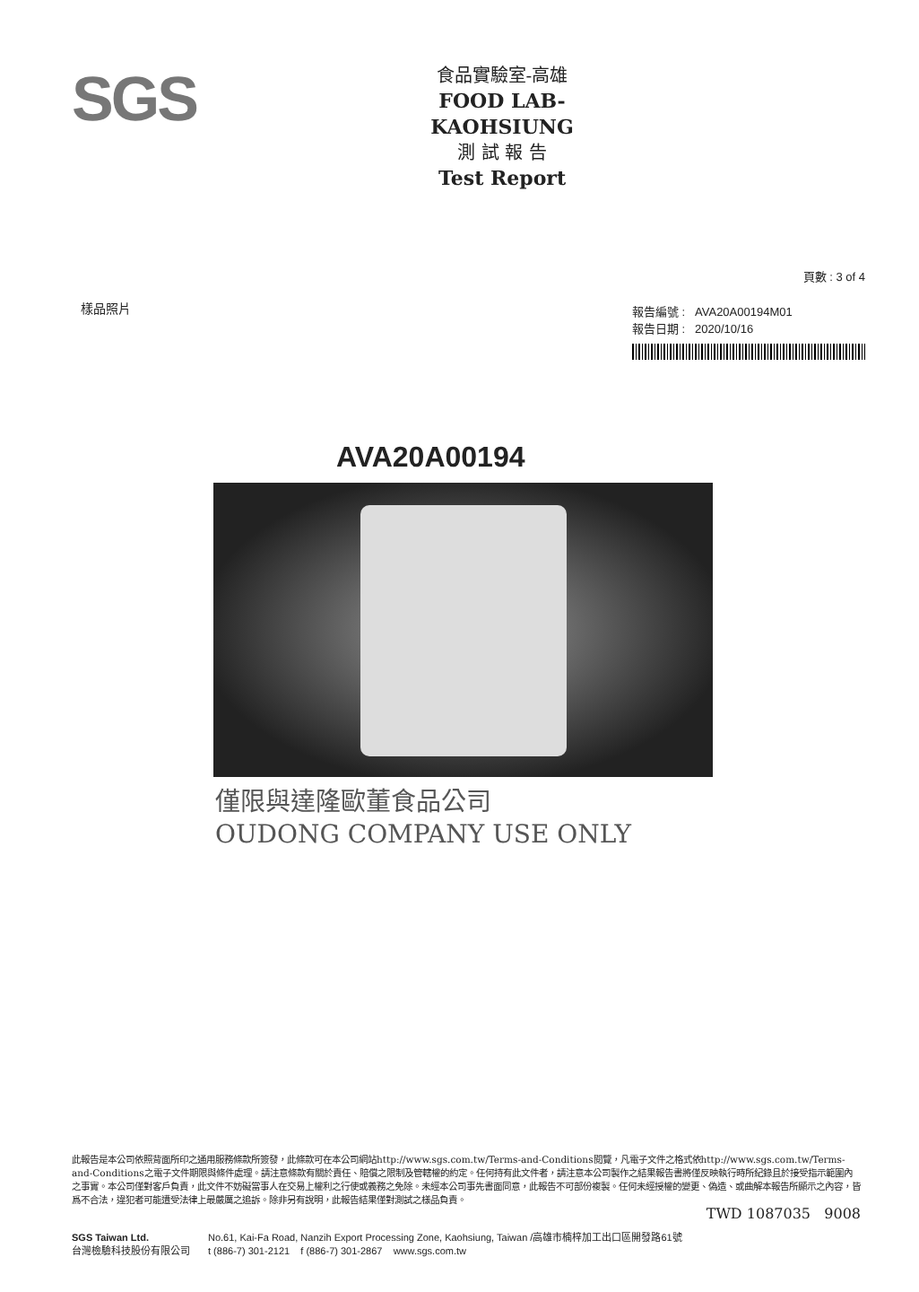SGS
食品實驗室-高雄
FOOD LAB-KAOHSIUNG
測 試 報 告
Test Report
樣品照片
頁數 : 3 of 4
報告編號 : AVA20A00194M01
報告日期 : 2020/10/16
AVA20A00194
僅限與達隆歐董食品公司
OUDONG COMPANY USE ONLY
此報告是本公司依照背面所印之通用服務條款所簽發，此條款可在本公司網站http://www.sgs.com.tw/Terms-and-Conditions閱覽，凡電子文件之格式依http://www.sgs.com.tw/Terms-and-Conditions之電子文件期限與條件處理。請注意條款有關於責任、賠償之限制及管轄權的約定。任何持有此文件者，請注意本公司製作之結果報告書將僅反映執行時所紀錄且於接受指示範圍內之事實。本公司僅對客戶負責，此文件不妨礙當事人在交易上權利之行使或義務之免除。未經本公司事先書面同意，此報告不可部份複製。任何未經授權的變更、偽造、或曲解本報告所顯示之內容，皆爲不合法，違犯者可能遭受法律上最嚴厲之追訴。除非另有說明，此報告結果僅對測試之樣品負責。
TWD 1087035 9008
SGS Taiwan Ltd.
台灣檢驗科技股份有限公司
No.61, Kai-Fa Road, Nanzih Export Processing Zone, Kaohsiung, Taiwan /高雄市楠梓加工出口區開發路61號
t (886-7) 301-2121 f (886-7) 301-2867 www.sgs.com.tw